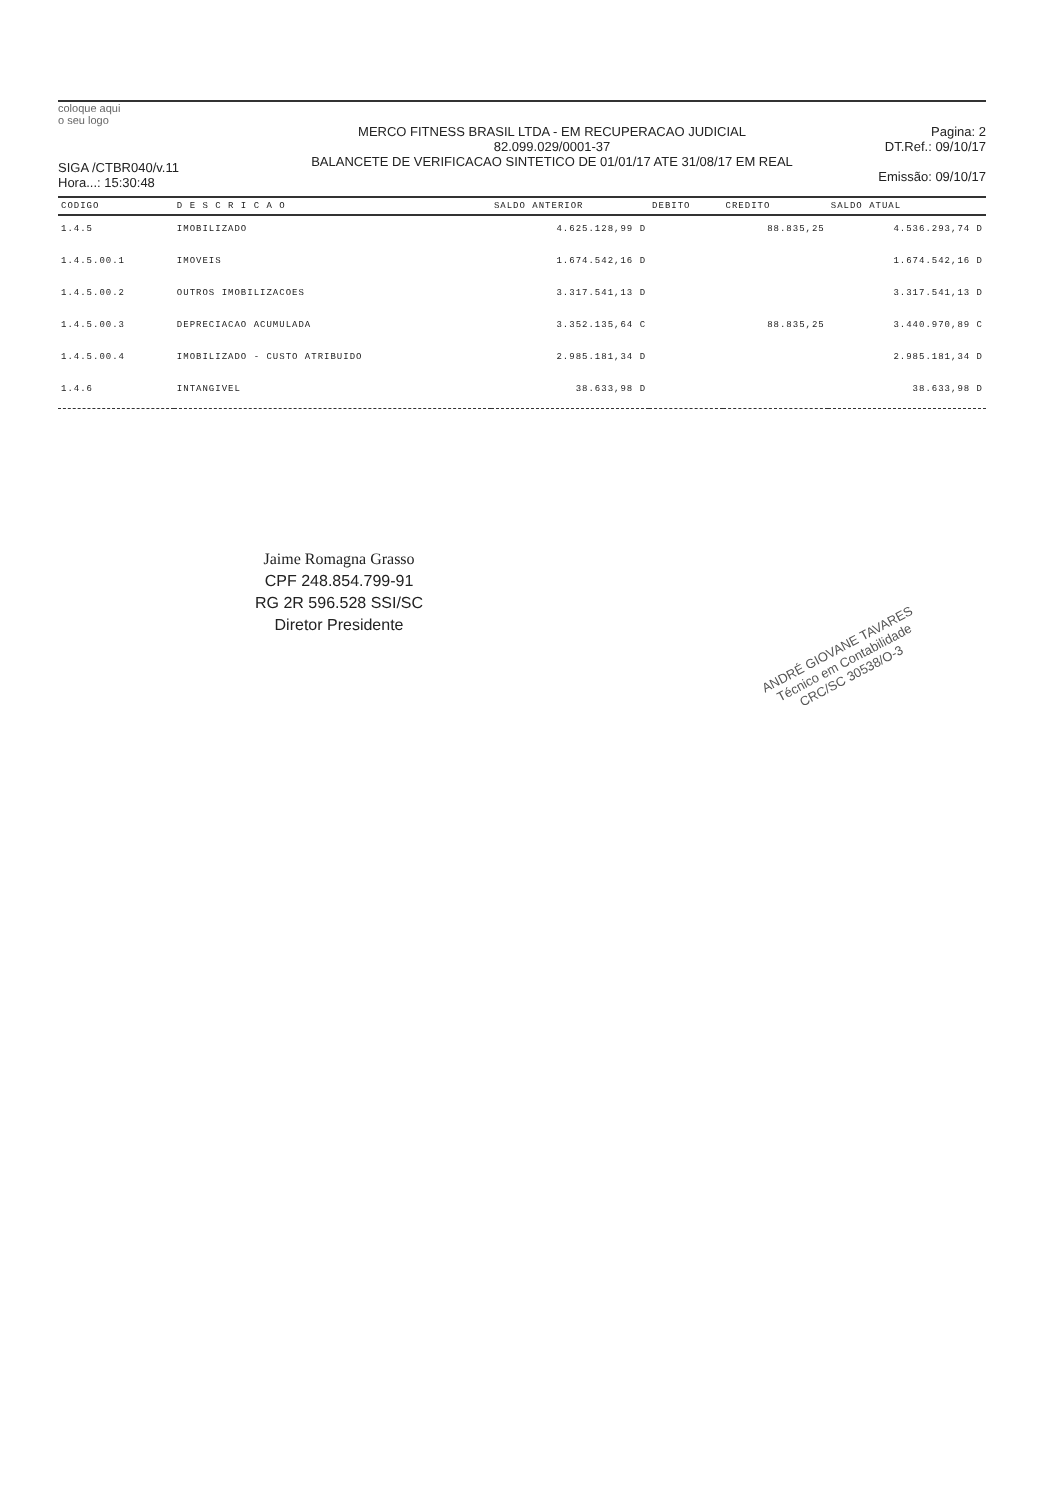coloque aqui
o seu logo
SIGA /CTBR040/v.11
Hora...: 15:30:48
MERCO FITNESS BRASIL LTDA - EM RECUPERACAO JUDICIAL
82.099.029/0001-37
BALANCETE DE VERIFICACAO SINTETICO DE 01/01/17 ATE 31/08/17 EM REAL
Pagina: 2
DT.Ref.: 09/10/17
Emissão: 09/10/17
| CODIGO | D E S C R I C A O | SALDO ANTERIOR | DEBITO | CREDITO | SALDO ATUAL |
| --- | --- | --- | --- | --- | --- |
| 1.4.5 | IMOBILIZADO | 4.625.128,99 D | | 88.835,25 | 4.536.293,74 D |
| 1.4.5.00.1 | IMOVEIS | 1.674.542,16 D | | | 1.674.542,16 D |
| 1.4.5.00.2 | OUTROS IMOBILIZACOES | 3.317.541,13 D | | | 3.317.541,13 D |
| 1.4.5.00.3 | DEPRECIACAO ACUMULADA | 3.352.135,64 C | | 88.835,25 | 3.440.970,89 C |
| 1.4.5.00.4 | IMOBILIZADO - CUSTO ATRIBUIDO | 2.985.181,34 D | | | 2.985.181,34 D |
| 1.4.6 | INTANGIVEL | 38.633,98 D | | | 38.633,98 D |
Jaime Romagna Grasso
CPF 248.854.799-91
RG 2R 596.528 SSI/SC
Diretor Presidente
ANDRÉ GIOVANE TAVARES
Técnico em Contabilidade
CRC/SC 30538/O-3